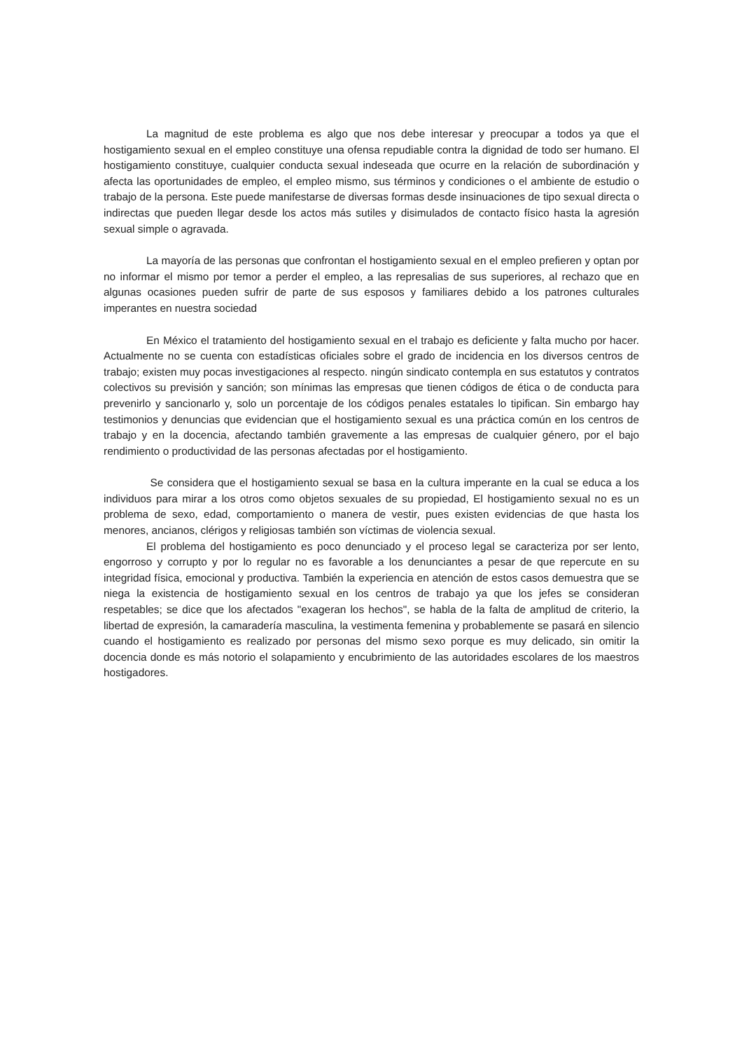La magnitud de este problema es algo que nos debe interesar y preocupar a todos ya que el hostigamiento sexual en el empleo constituye una ofensa repudiable contra la dignidad de todo ser humano. El hostigamiento constituye, cualquier conducta sexual indeseada que ocurre en la relación de subordinación y afecta las oportunidades de empleo, el empleo mismo, sus términos y condiciones o el ambiente de estudio o trabajo de la persona. Este puede manifestarse de diversas formas desde insinuaciones de tipo sexual directa o indirectas que pueden llegar desde los actos más sutiles y disimulados de contacto físico hasta la agresión sexual simple o agravada.
La mayoría de las personas que confrontan el hostigamiento sexual en el empleo prefieren y optan por no informar el mismo por temor a perder el empleo, a las represalias de sus superiores, al rechazo que en algunas ocasiones pueden sufrir de parte de sus esposos y familiares debido a los patrones culturales imperantes en nuestra sociedad
En México el tratamiento del hostigamiento sexual en el trabajo es deficiente y falta mucho por hacer. Actualmente no se cuenta con estadísticas oficiales sobre el grado de incidencia en los diversos centros de trabajo; existen muy pocas investigaciones al respecto. ningún sindicato contempla en sus estatutos y contratos colectivos su previsión y sanción; son mínimas las empresas que tienen códigos de ética o de conducta para prevenirlo y sancionarlo y, solo un porcentaje de los códigos penales estatales lo tipifican. Sin embargo hay testimonios y denuncias que evidencian que el hostigamiento sexual es una práctica común en los centros de trabajo y en la docencia, afectando también gravemente a las empresas de cualquier género, por el bajo rendimiento o productividad de las personas afectadas por el hostigamiento.
Se considera que el hostigamiento sexual se basa en la cultura imperante en la cual se educa a los individuos para mirar a los otros como objetos sexuales de su propiedad, El hostigamiento sexual no es un problema de sexo, edad, comportamiento o manera de vestir, pues existen evidencias de que hasta los menores, ancianos, clérigos y religiosas también son víctimas de violencia sexual.
El problema del hostigamiento es poco denunciado y el proceso legal se caracteriza por ser lento, engorroso y corrupto y por lo regular no es favorable a los denunciantes a pesar de que repercute en su integridad física, emocional y productiva. También la experiencia en atención de estos casos demuestra que se niega la existencia de hostigamiento sexual en los centros de trabajo ya que los jefes se consideran respetables; se dice que los afectados "exageran los hechos", se habla de la falta de amplitud de criterio, la libertad de expresión, la camaradería masculina, la vestimenta femenina y probablemente se pasará en silencio cuando el hostigamiento es realizado por personas del mismo sexo porque es muy delicado, sin omitir la docencia donde es más notorio el solapamiento y encubrimiento de las autoridades escolares de los maestros hostigadores.